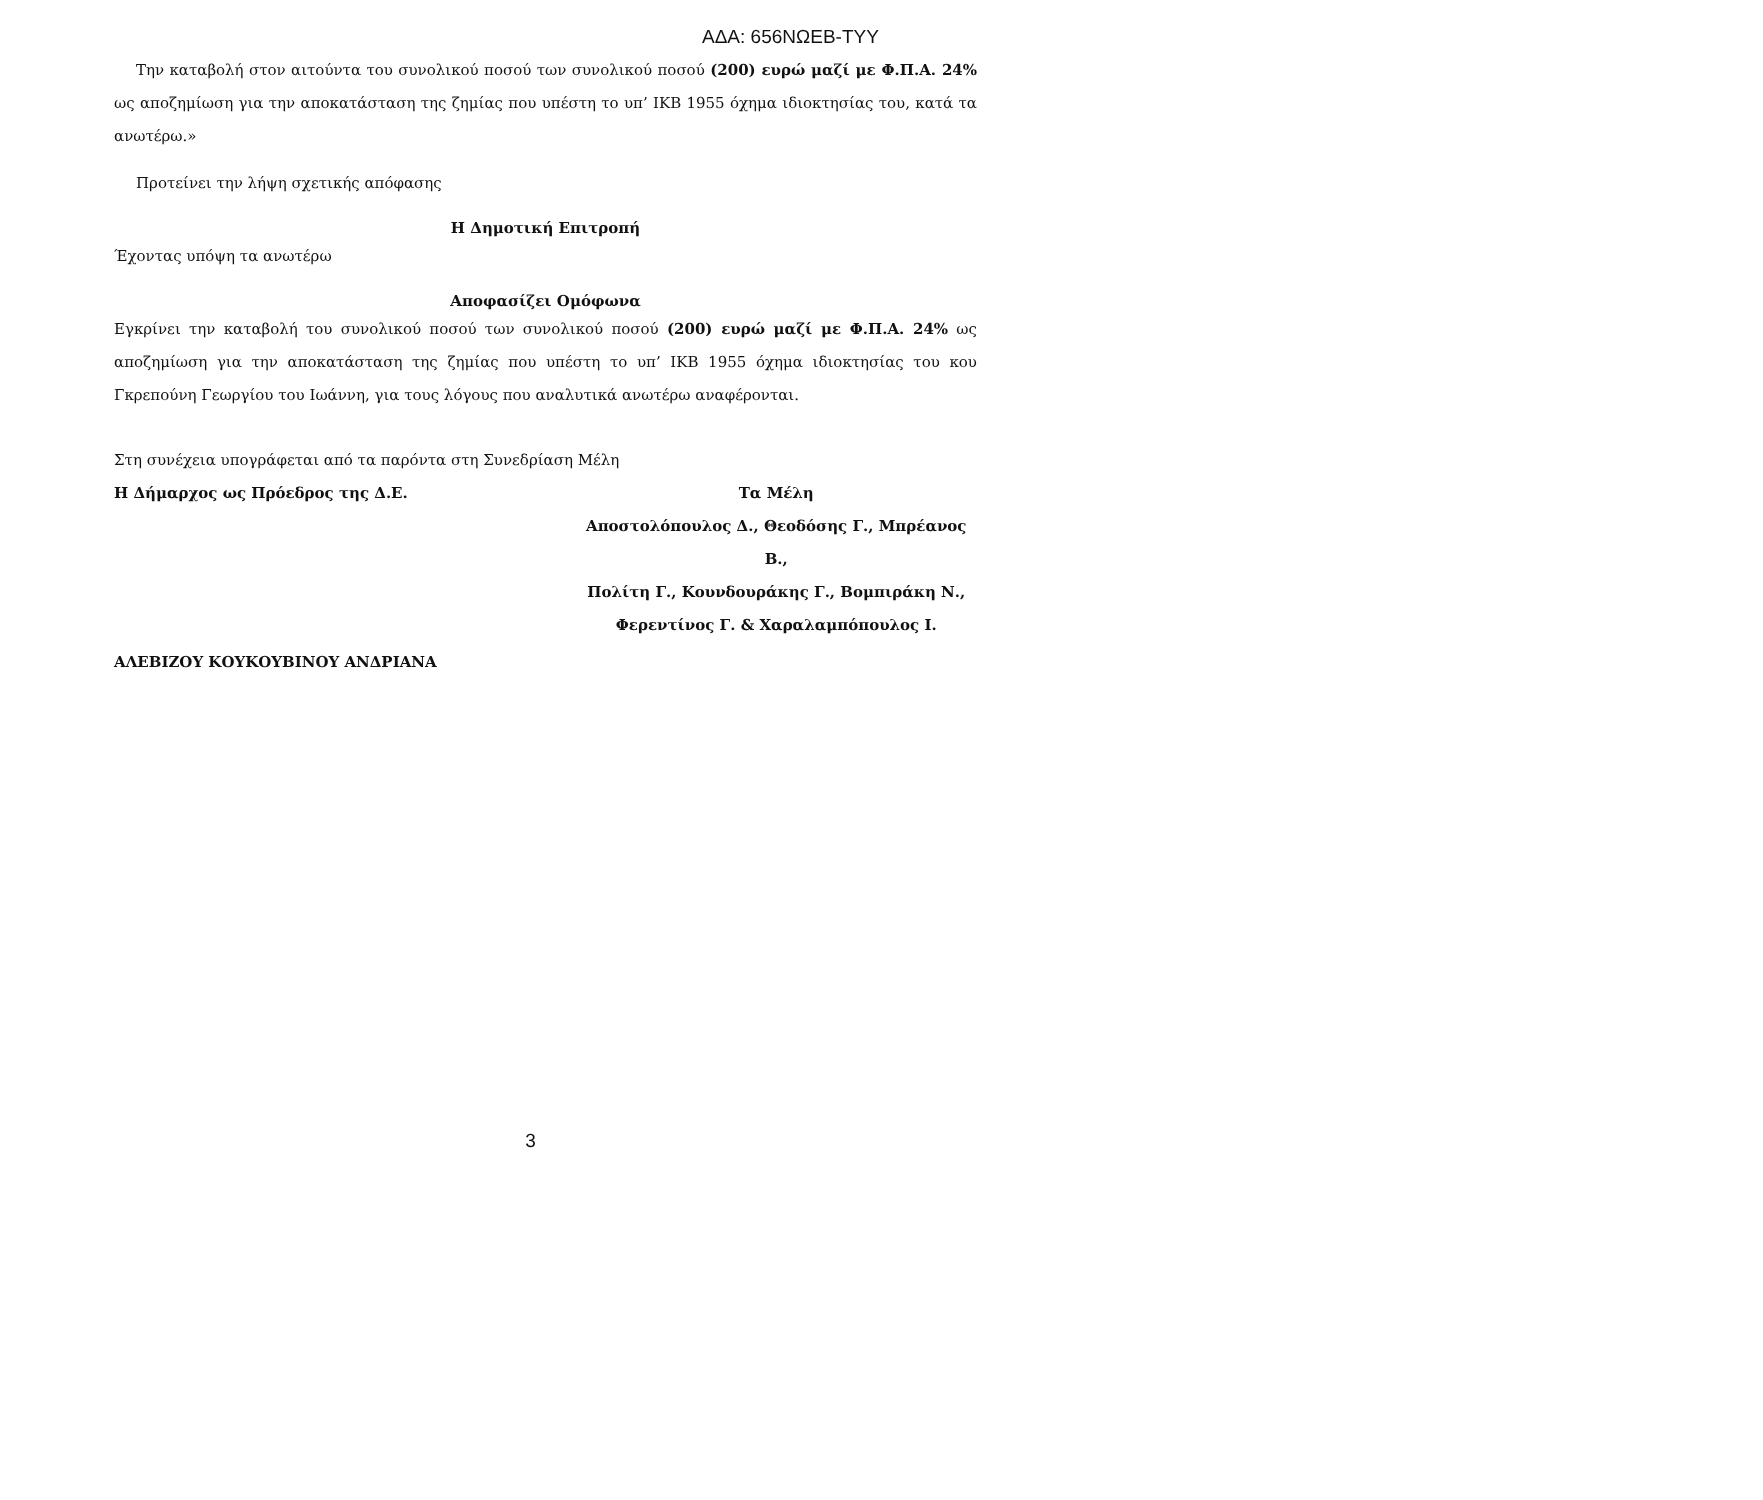ΑΔΑ: 656ΝΩΕΒ-ΤΥΥ
Την καταβολή στον αιτούντα του συνολικού ποσού των συνολικού ποσού (200) ευρώ μαζί με Φ.Π.Α. 24% ως αποζημίωση για την αποκατάσταση της ζημίας που υπέστη το υπ’ ΙΚΒ 1955 όχημα ιδιοκτησίας του, κατά τα ανωτέρω.»
Προτείνει την λήψη σχετικής απόφασης
Η Δημοτική Επιτροπή
Έχοντας υπόψη τα ανωτέρω
Αποφασίζει Ομόφωνα
Εγκρίνει την καταβολή του συνολικού ποσού των συνολικού ποσού (200) ευρώ μαζί με Φ.Π.Α. 24% ως αποζημίωση για την αποκατάσταση της ζημίας που υπέστη το υπ’ ΙΚΒ 1955 όχημα ιδιοκτησίας του κου Γκρεπούνη Γεωργίου του Ιωάννη, για τους λόγους που αναλυτικά ανωτέρω αναφέρονται.
Στη συνέχεια υπογράφεται από τα παρόντα στη Συνεδρίαση Μέλη
Η Δήμαρχος ως Πρόεδρος της Δ.Ε.
Τα Μέλη
Αποστολόπουλος Δ., Θεοδόσης Γ., Μπρέανος Β.,
Πολίτη Γ., Κουνδουράκης Γ., Βομπιράκη Ν.,
Φερεντίνος Γ. & Χαραλαμπόπουλος Ι.
ΑΛΕΒΙΖΟΥ ΚΟΥΚΟΥΒΙΝΟΥ ΑΝΔΡΙΑΝΑ
3